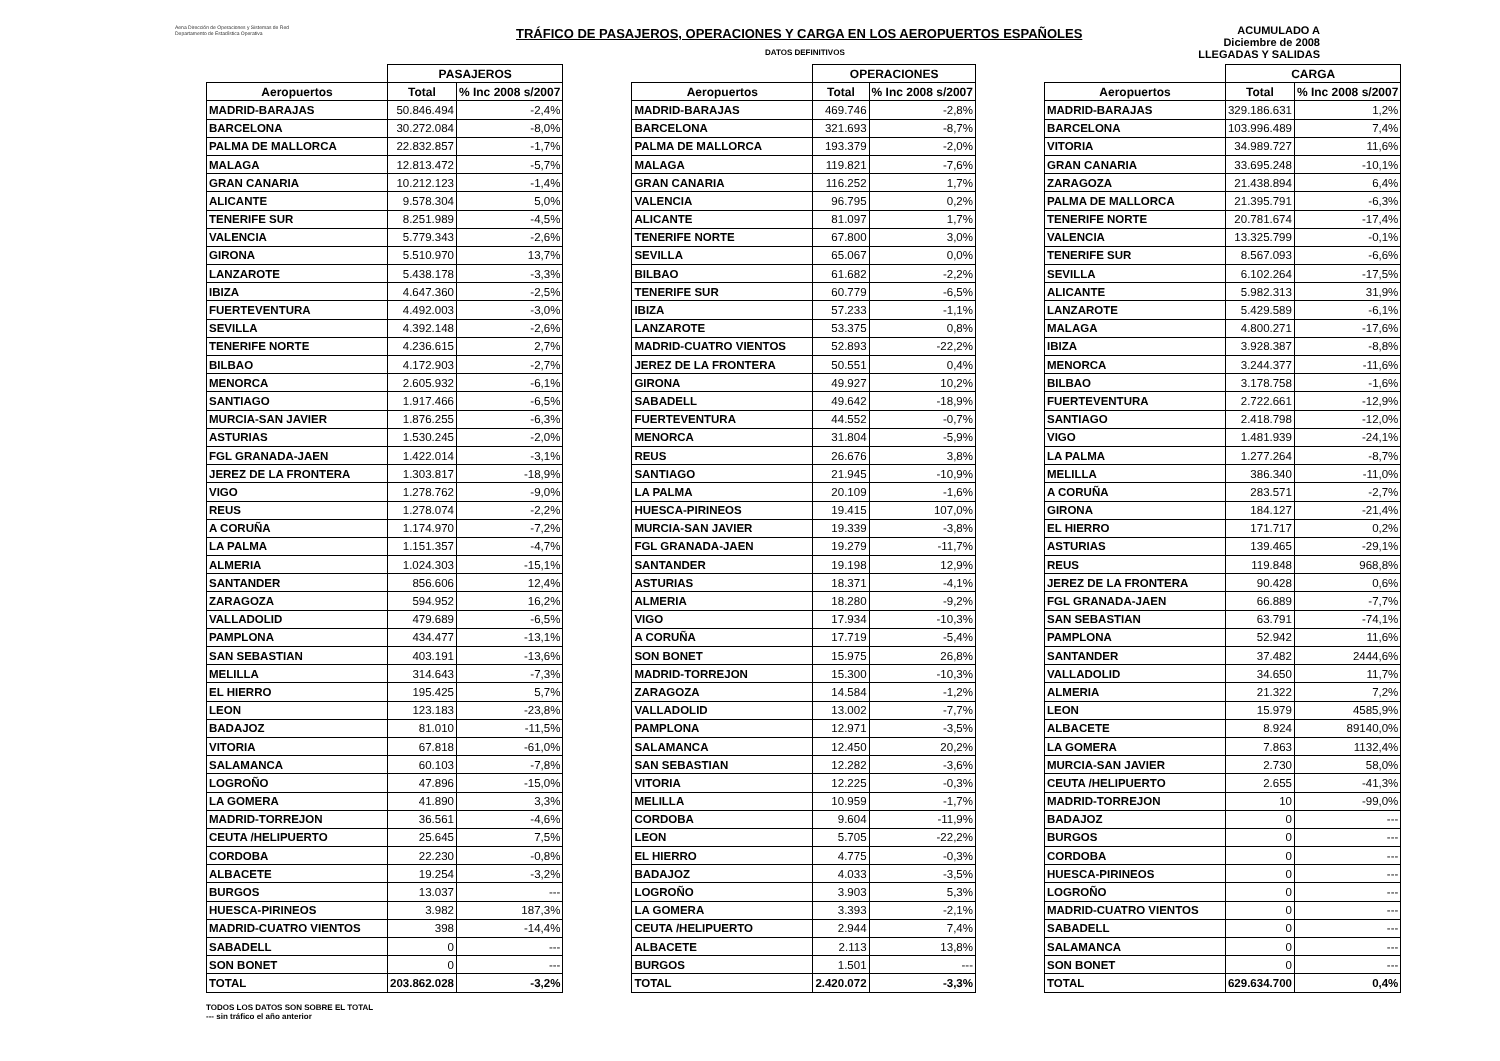Aena Dirección de Operaciones y Sistemas de Red
Departamento de Estadística Operativa
TRÁFICO DE PASAJEROS, OPERACIONES Y CARGA EN LOS AEROPUERTOS ESPAÑOLES
ACUMULADO A
Diciembre de 2008
DATOS DEFINITIVOS LLEGADAS Y SALIDAS
| | PASAJEROS | |
| --- | --- | --- |
| Aeropuertos | Total | % Inc 2008 s/2007 |
| MADRID-BARAJAS | 50.846.494 | -2,4% |
| BARCELONA | 30.272.084 | -8,0% |
| PALMA DE MALLORCA | 22.832.857 | -1,7% |
| MALAGA | 12.813.472 | -5,7% |
| GRAN CANARIA | 10.212.123 | -1,4% |
| ALICANTE | 9.578.304 | 5,0% |
| TENERIFE SUR | 8.251.989 | -4,5% |
| VALENCIA | 5.779.343 | -2,6% |
| GIRONA | 5.510.970 | 13,7% |
| LANZAROTE | 5.438.178 | -3,3% |
| IBIZA | 4.647.360 | -2,5% |
| FUERTEVENTURA | 4.492.003 | -3,0% |
| SEVILLA | 4.392.148 | -2,6% |
| TENERIFE NORTE | 4.236.615 | 2,7% |
| BILBAO | 4.172.903 | -2,7% |
| MENORCA | 2.605.932 | -6,1% |
| SANTIAGO | 1.917.466 | -6,5% |
| MURCIA-SAN JAVIER | 1.876.255 | -6,3% |
| ASTURIAS | 1.530.245 | -2,0% |
| FGL GRANADA-JAEN | 1.422.014 | -3,1% |
| JEREZ DE LA FRONTERA | 1.303.817 | -18,9% |
| VIGO | 1.278.762 | -9,0% |
| REUS | 1.278.074 | -2,2% |
| A CORUÑA | 1.174.970 | -7,2% |
| LA PALMA | 1.151.357 | -4,7% |
| ALMERIA | 1.024.303 | -15,1% |
| SANTANDER | 856.606 | 12,4% |
| ZARAGOZA | 594.952 | 16,2% |
| VALLADOLID | 479.689 | -6,5% |
| PAMPLONA | 434.477 | -13,1% |
| SAN SEBASTIAN | 403.191 | -13,6% |
| MELILLA | 314.643 | -7,3% |
| EL HIERRO | 195.425 | 5,7% |
| LEON | 123.183 | -23,8% |
| BADAJOZ | 81.010 | -11,5% |
| VITORIA | 67.818 | -61,0% |
| SALAMANCA | 60.103 | -7,8% |
| LOGROÑO | 47.896 | -15,0% |
| LA GOMERA | 41.890 | 3,3% |
| MADRID-TORREJON | 36.561 | -4,6% |
| CEUTA /HELIPUERTO | 25.645 | 7,5% |
| CORDOBA | 22.230 | -0,8% |
| ALBACETE | 19.254 | -3,2% |
| BURGOS | 13.037 | --- |
| HUESCA-PIRINEOS | 3.982 | 187,3% |
| MADRID-CUATRO VIENTOS | 398 | -14,4% |
| SABADELL | 0 | --- |
| SON BONET | 0 | --- |
| TOTAL | 203.862.028 | -3,2% |
| | OPERACIONES | |
| --- | --- | --- |
| Aeropuertos | Total | % Inc 2008 s/2007 |
| MADRID-BARAJAS | 469.746 | -2,8% |
| BARCELONA | 321.693 | -8,7% |
| PALMA DE MALLORCA | 193.379 | -2,0% |
| MALAGA | 119.821 | -7,6% |
| GRAN CANARIA | 116.252 | 1,7% |
| VALENCIA | 96.795 | 0,2% |
| ALICANTE | 81.097 | 1,7% |
| TENERIFE NORTE | 67.800 | 3,0% |
| SEVILLA | 65.067 | 0,0% |
| BILBAO | 61.682 | -2,2% |
| TENERIFE SUR | 60.779 | -6,5% |
| IBIZA | 57.233 | -1,1% |
| LANZAROTE | 53.375 | 0,8% |
| MADRID-CUATRO VIENTOS | 52.893 | -22,2% |
| JEREZ DE LA FRONTERA | 50.551 | 0,4% |
| GIRONA | 49.927 | 10,2% |
| SABADELL | 49.642 | -18,9% |
| FUERTEVENTURA | 44.552 | -0,7% |
| MENORCA | 31.804 | -5,9% |
| REUS | 26.676 | 3,8% |
| SANTIAGO | 21.945 | -10,9% |
| LA PALMA | 20.109 | -1,6% |
| HUESCA-PIRINEOS | 19.415 | 107,0% |
| MURCIA-SAN JAVIER | 19.339 | -3,8% |
| FGL GRANADA-JAEN | 19.279 | -11,7% |
| SANTANDER | 19.198 | 12,9% |
| ASTURIAS | 18.371 | -4,1% |
| ALMERIA | 18.280 | -9,2% |
| VIGO | 17.934 | -10,3% |
| A CORUÑA | 17.719 | -5,4% |
| SON BONET | 15.975 | 26,8% |
| MADRID-TORREJON | 15.300 | -10,3% |
| ZARAGOZA | 14.584 | -1,2% |
| VALLADOLID | 13.002 | -7,7% |
| PAMPLONA | 12.971 | -3,5% |
| SALAMANCA | 12.450 | 20,2% |
| SAN SEBASTIAN | 12.282 | -3,6% |
| VITORIA | 12.225 | -0,3% |
| MELILLA | 10.959 | -1,7% |
| CORDOBA | 9.604 | -11,9% |
| LEON | 5.705 | -22,2% |
| EL HIERRO | 4.775 | -0,3% |
| BADAJOZ | 4.033 | -3,5% |
| LOGROÑO | 3.903 | 5,3% |
| LA GOMERA | 3.393 | -2,1% |
| CEUTA /HELIPUERTO | 2.944 | 7,4% |
| ALBACETE | 2.113 | 13,8% |
| BURGOS | 1.501 | --- |
| TOTAL | 2.420.072 | -3,3% |
| | CARGA | |
| --- | --- | --- |
| Aeropuertos | Total | % Inc 2008 s/2007 |
| MADRID-BARAJAS | 329.186.631 | 1,2% |
| BARCELONA | 103.996.489 | 7,4% |
| VITORIA | 34.989.727 | 11,6% |
| GRAN CANARIA | 33.695.248 | -10,1% |
| ZARAGOZA | 21.438.894 | 6,4% |
| PALMA DE MALLORCA | 21.395.791 | -6,3% |
| TENERIFE NORTE | 20.781.674 | -17,4% |
| VALENCIA | 13.325.799 | -0,1% |
| TENERIFE SUR | 8.567.093 | -6,6% |
| SEVILLA | 6.102.264 | -17,5% |
| ALICANTE | 5.982.313 | 31,9% |
| LANZAROTE | 5.429.589 | -6,1% |
| MALAGA | 4.800.271 | -17,6% |
| IBIZA | 3.928.387 | -8,8% |
| MENORCA | 3.244.377 | -11,6% |
| BILBAO | 3.178.758 | -1,6% |
| FUERTEVENTURA | 2.722.661 | -12,9% |
| SANTIAGO | 2.418.798 | -12,0% |
| VIGO | 1.481.939 | -24,1% |
| LA PALMA | 1.277.264 | -8,7% |
| MELILLA | 386.340 | -11,0% |
| A CORUÑA | 283.571 | -2,7% |
| GIRONA | 184.127 | -21,4% |
| EL HIERRO | 171.717 | 0,2% |
| ASTURIAS | 139.465 | -29,1% |
| REUS | 119.848 | 968,8% |
| JEREZ DE LA FRONTERA | 90.428 | 0,6% |
| FGL GRANADA-JAEN | 66.889 | -7,7% |
| SAN SEBASTIAN | 63.791 | -74,1% |
| PAMPLONA | 52.942 | 11,6% |
| SANTANDER | 37.482 | 2444,6% |
| VALLADOLID | 34.650 | 11,7% |
| ALMERIA | 21.322 | 7,2% |
| LEON | 15.979 | 4585,9% |
| ALBACETE | 8.924 | 89140,0% |
| LA GOMERA | 7.863 | 1132,4% |
| MURCIA-SAN JAVIER | 2.730 | 58,0% |
| CEUTA /HELIPUERTO | 2.655 | -41,3% |
| MADRID-TORREJON | 10 | -99,0% |
| BADAJOZ | 0 | --- |
| BURGOS | 0 | --- |
| CORDOBA | 0 | --- |
| HUESCA-PIRINEOS | 0 | --- |
| LOGROÑO | 0 | --- |
| MADRID-CUATRO VIENTOS | 0 | --- |
| SABADELL | 0 | --- |
| SALAMANCA | 0 | --- |
| SON BONET | 0 | --- |
| TOTAL | 629.634.700 | 0,4% |
TODOS LOS DATOS SON SOBRE EL TOTAL
--- sin tráfico el año anterior